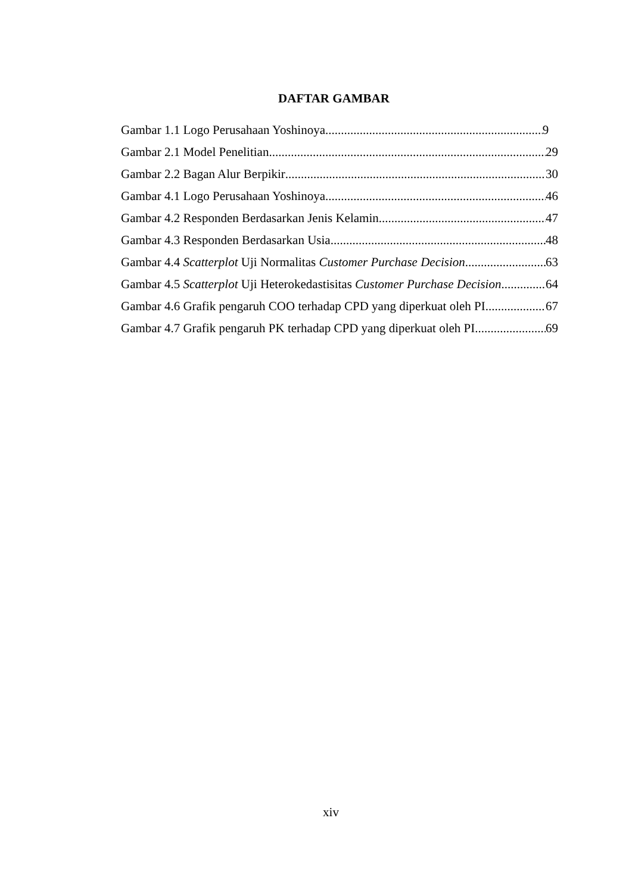DAFTAR GAMBAR
Gambar 1.1 Logo Perusahaan Yoshinoya 9
Gambar 2.1 Model Penelitian 29
Gambar 2.2 Bagan Alur Berpikir 30
Gambar 4.1 Logo Perusahaan Yoshinoya 46
Gambar 4.2 Responden Berdasarkan Jenis Kelamin 47
Gambar 4.3 Responden Berdasarkan Usia 48
Gambar 4.4 Scatterplot Uji Normalitas Customer Purchase Decision 63
Gambar 4.5 Scatterplot Uji Heterokedastisitas Customer Purchase Decision 64
Gambar 4.6 Grafik pengaruh COO terhadap CPD yang diperkuat oleh PI 67
Gambar 4.7 Grafik pengaruh PK terhadap CPD yang diperkuat oleh PI 69
xiv